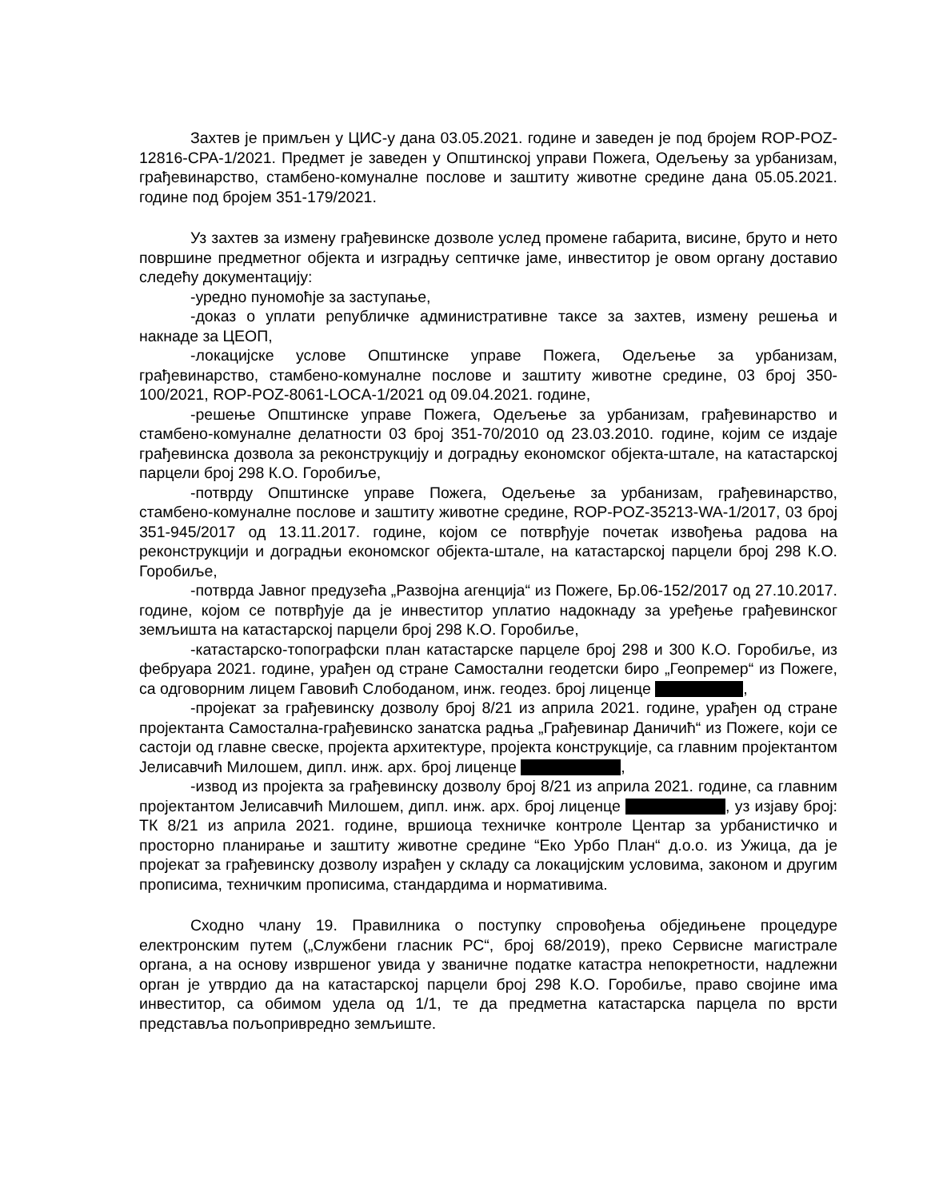Захтев је примљен у ЦИС-у дана 03.05.2021. године и заведен је под бројем ROP-POZ-12816-CPA-1/2021. Предмет је заведен у Општинској управи Пожега, Одељењу за урбанизам, грађевинарство, стамбено-комуналне послове и заштиту животне средине дана 05.05.2021. године под бројем 351-179/2021.
Уз захтев за измену грађевинске дозволе услед промене габарита, висине, бруто и нето површине предметног објекта и изградњу септичке јаме, инвеститор је овом органу доставио следећу документацију:
-уредно пуномоћје за заступање,
-доказ о уплати републичке административне таксе за захтев, измену решења и накнаде за ЦЕОП,
-локацијске услове Општинске управе Пожега, Одељење за урбанизам, грађевинарство, стамбено-комуналне послове и заштиту животне средине, 03 број 350-100/2021, ROP-POZ-8061-LOCA-1/2021 од 09.04.2021. године,
-решење Општинске управе Пожега, Одељење за урбанизам, грађевинарство и стамбено-комуналне делатности 03 број 351-70/2010 од 23.03.2010. године, којим се издаје грађевинска дозвола за реконструкцију и доградњу економског објекта-штале, на катастарској парцели број 298 К.О. Горобиље,
-потврду Општинске управе Пожега, Одељење за урбанизам, грађевинарство, стамбено-комуналне послове и заштиту животне средине, ROP-POZ-35213-WA-1/2017, 03 број 351-945/2017 од 13.11.2017. године, којом се потврђује почетак извођења радова на реконструкцији и доградњи економског објекта-штале, на катастарској парцели број 298 К.О. Горобиље,
-потврда Јавног предузећа „Развојна агенција“ из Пожеге, Бр.06-152/2017 од 27.10.2017. године, којом се потврђује да је инвеститор уплатио надокнаду за уређење грађевинског земљишта на катастарској парцели број 298 К.О. Горобиље,
-катастарско-топографски план катастарске парцеле број 298 и 300 К.О. Горобиље, из фебруара 2021. године, урађен од стране Самостални геодетски биро „Геопремер“ из Пожеге, са одговорним лицем Гавовић Слободаном, инж. геодез. број лиценце ,
-пројекат за грађевинску дозволу број 8/21 из априла 2021. године, урађен од стране пројектанта Самостална-грађевинско занатска радња „Грађевинар Даничић“ из Пожеге, који се састоји од главне свеске, пројекта архитектуре, пројекта конструкције, са главним пројектантом Јелисавчић Милошем, дипл. инж. арх. број лиценце ,
-извод из пројекта за грађевинску дозволу број 8/21 из априла 2021. године, са главним пројектантом Јелисавчић Милошем, дипл. инж. арх. број лиценце , уз изјаву број: ТК 8/21 из априла 2021. године, вршиоца техничке контроле Центар за урбанистичко и просторно планирање и заштиту животне средине “Еко Урбо План“ д.о.о. из Ужица, да је пројекат за грађевинску дозволу израђен у складу са локацијским условима, законом и другим прописима, техничким прописима, стандардима и нормативима.
Сходно члану 19. Правилника о поступку спровођења обједињене процедуре електронским путем („Службени гласник РС“, број 68/2019), преко Сервисне магистрале органа, а на основу извршеног увида у званичне податке катастра непокретности, надлежни орган је утврдио да на катастарској парцели број 298 К.О. Горобиље, право својине има инвеститор, са обимом удела од 1/1, те да предметна катастарска парцела по врсти представља пољопривредно земљиште.